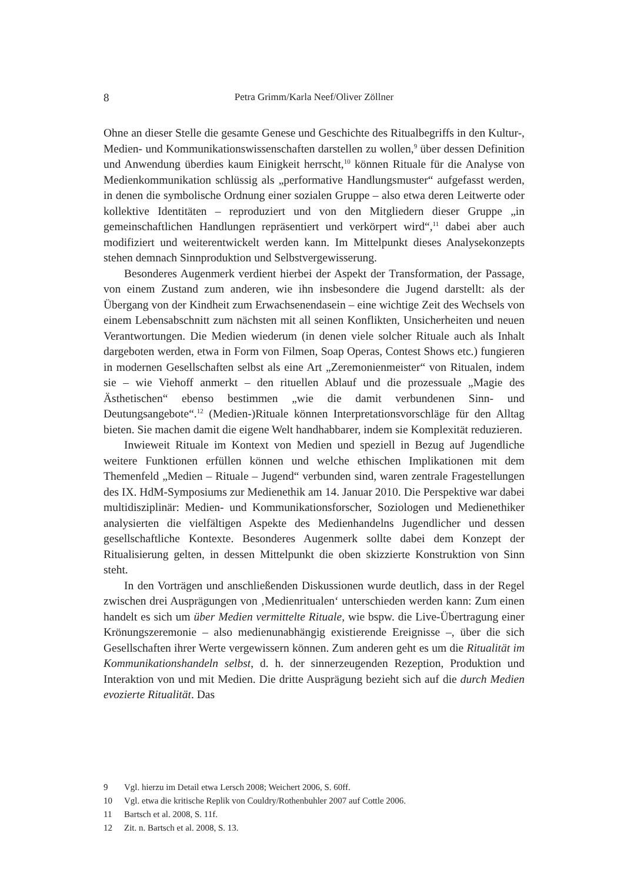8 Petra Grimm/Karla Neef/Oliver Zöllner
Ohne an dieser Stelle die gesamte Genese und Geschichte des Ritualbegriffs in den Kultur-, Medien- und Kommunikationswissenschaften darstellen zu wollen,<sup>9</sup> über dessen Definition und Anwendung überdies kaum Einigkeit herrscht,<sup>10</sup> können Rituale für die Analyse von Medienkommunikation schlüssig als „performative Handlungsmuster“ aufgefasst werden, in denen die symbolische Ordnung einer sozialen Gruppe – also etwa deren Leitwerte oder kollektive Identitäten – reproduziert und von den Mitgliedern dieser Gruppe „in gemeinschaftlichen Handlungen repräsentiert und verkörpert wird“,<sup>11</sup> dabei aber auch modifiziert und weiterentwickelt werden kann. Im Mittelpunkt dieses Analysekonzepts stehen demnach Sinnproduktion und Selbstvergewisserung.
Besonderes Augenmerk verdient hierbei der Aspekt der Transformation, der Passage, von einem Zustand zum anderen, wie ihn insbesondere die Jugend darstellt: als der Übergang von der Kindheit zum Erwachsenendasein – eine wichtige Zeit des Wechsels von einem Lebensabschnitt zum nächsten mit all seinen Konflikten, Unsicherheiten und neuen Verantwortungen. Die Medien wiederum (in denen viele solcher Rituale auch als Inhalt dargeboten werden, etwa in Form von Filmen, Soap Operas, Contest Shows etc.) fungieren in modernen Gesellschaften selbst als eine Art „Zeremonienmeister“ von Ritualen, indem sie – wie Viehoff anmerkt – den rituellen Ablauf und die prozessuale „Magie des Ästhetischen“ ebenso bestimmen „wie die damit verbundenen Sinn- und Deutungsangebote“.<sup>12</sup> (Medien-)Rituale können Interpretationsvorschläge für den Alltag bieten. Sie machen damit die eigene Welt handhabbarer, indem sie Komplexität reduzieren.
Inwieweit Rituale im Kontext von Medien und speziell in Bezug auf Jugendliche weitere Funktionen erfüllen können und welche ethischen Implikationen mit dem Themenfeld „Medien – Rituale – Jugend“ verbunden sind, waren zentrale Fragestellungen des IX. HdM-Symposiums zur Medienethik am 14. Januar 2010. Die Perspektive war dabei multidisziplinär: Medien- und Kommunikationsforscher, Soziologen und Medienethiker analysierten die vielfältigen Aspekte des Medienhandelns Jugendlicher und dessen gesellschaftliche Kontexte. Besonderes Augenmerk sollte dabei dem Konzept der Ritualisierung gelten, in dessen Mittelpunkt die oben skizzierte Konstruktion von Sinn steht.
In den Vorträgen und anschließenden Diskussionen wurde deutlich, dass in der Regel zwischen drei Ausprägungen von ‚Medienritualen‘ unterschieden werden kann: Zum einen handelt es sich um über Medien vermittelte Rituale, wie bspw. die Live-Übertragung einer Krönungszeremonie – also medienunabhängig existierende Ereignisse –, über die sich Gesellschaften ihrer Werte vergewissern können. Zum anderen geht es um die Ritualität im Kommunikationshandeln selbst, d. h. der sinnerzeugenden Rezeption, Produktion und Interaktion von und mit Medien. Die dritte Ausprägung bezieht sich auf die durch Medien evozierte Ritualität. Das
9 Vgl. hierzu im Detail etwa Lersch 2008; Weichert 2006, S. 60ff.
10 Vgl. etwa die kritische Replik von Couldry/Rothenbuhler 2007 auf Cottle 2006.
11 Bartsch et al. 2008, S. 11f.
12 Zit. n. Bartsch et al. 2008, S. 13.